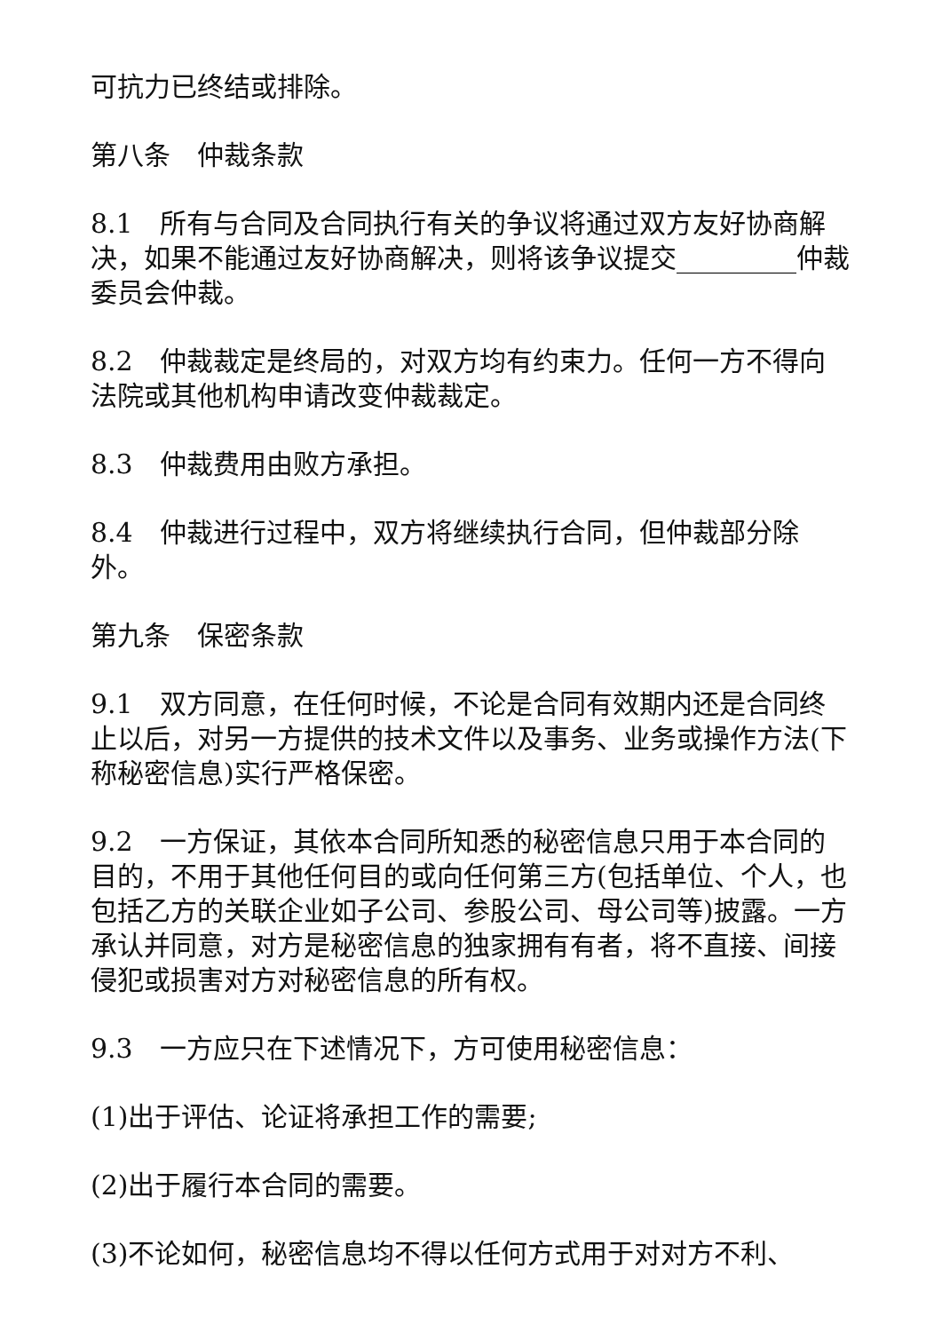可抗力已终结或排除。
第八条　仲裁条款
8.1　所有与合同及合同执行有关的争议将通过双方友好协商解决，如果不能通过友好协商解决，则将该争议提交_________仲裁委员会仲裁。
8.2　仲裁裁定是终局的，对双方均有约束力。任何一方不得向法院或其他机构申请改变仲裁裁定。
8.3　仲裁费用由败方承担。
8.4　仲裁进行过程中，双方将继续执行合同，但仲裁部分除外。
第九条　保密条款
9.1　双方同意，在任何时候，不论是合同有效期内还是合同终止以后，对另一方提供的技术文件以及事务、业务或操作方法(下称秘密信息)实行严格保密。
9.2　一方保证，其依本合同所知悉的秘密信息只用于本合同的目的，不用于其他任何目的或向任何第三方(包括单位、个人，也包括乙方的关联企业如子公司、参股公司、母公司等)披露。一方承认并同意，对方是秘密信息的独家拥有有者，将不直接、间接侵犯或损害对方对秘密信息的所有权。
9.3　一方应只在下述情况下，方可使用秘密信息：
(1)出于评估、论证将承担工作的需要;
(2)出于履行本合同的需要。
(3)不论如何，秘密信息均不得以任何方式用于对对方不利、